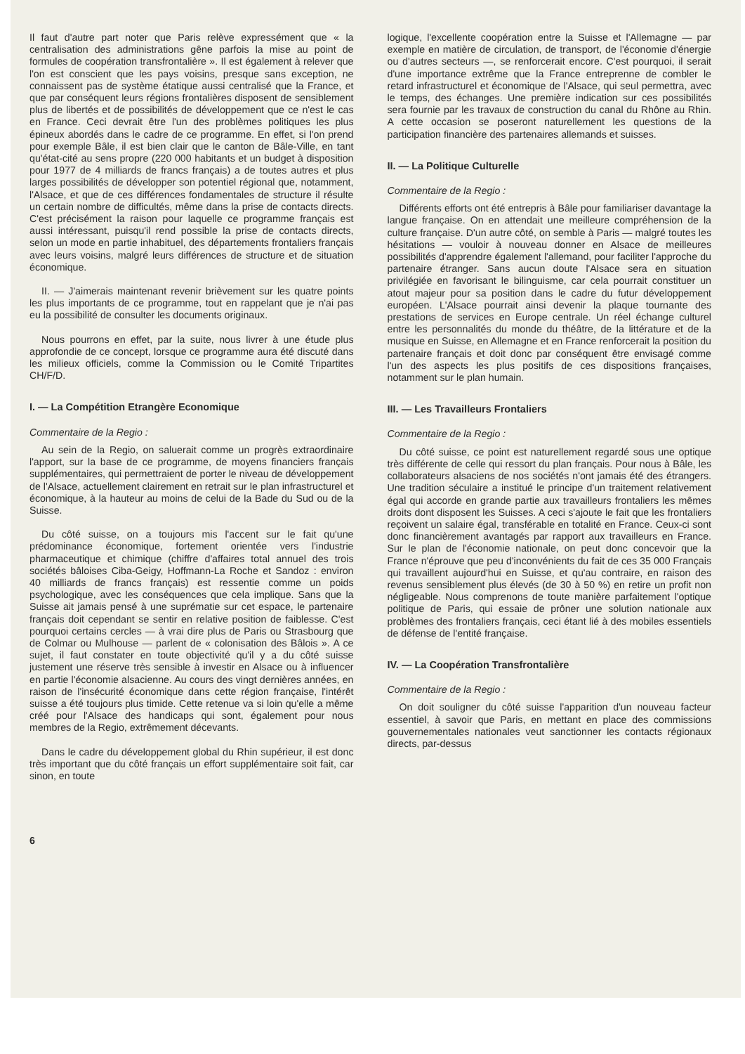Il faut d'autre part noter que Paris relève expressément que « la centralisation des administrations gêne parfois la mise au point de formules de coopération transfrontalière ». Il est également à relever que l'on est conscient que les pays voisins, presque sans exception, ne connaissent pas de système étatique aussi centralisé que la France, et que par conséquent leurs régions frontalières disposent de sensiblement plus de libertés et de possibilités de développement que ce n'est le cas en France. Ceci devrait être l'un des problèmes politiques les plus épineux abordés dans le cadre de ce programme. En effet, si l'on prend pour exemple Bâle, il est bien clair que le canton de Bâle-Ville, en tant qu'état-cité au sens propre (220 000 habitants et un budget à disposition pour 1977 de 4 milliards de francs français) a de toutes autres et plus larges possibilités de développer son potentiel régional que, notamment, l'Alsace, et que de ces différences fondamentales de structure il résulte un certain nombre de difficultés, même dans la prise de contacts directs. C'est précisément la raison pour laquelle ce programme français est aussi intéressant, puisqu'il rend possible la prise de contacts directs, selon un mode en partie inhabituel, des départements frontaliers français avec leurs voisins, malgré leurs différences de structure et de situation économique.
II. — J'aimerais maintenant revenir brièvement sur les quatre points les plus importants de ce programme, tout en rappelant que je n'ai pas eu la possibilité de consulter les documents originaux.
Nous pourrons en effet, par la suite, nous livrer à une étude plus approfondie de ce concept, lorsque ce programme aura été discuté dans les milieux officiels, comme la Commission ou le Comité Tripartites CH/F/D.
I. — La Compétition Etrangère Economique
Commentaire de la Regio :
Au sein de la Regio, on saluerait comme un progrès extraordinaire l'apport, sur la base de ce programme, de moyens financiers français supplémentaires, qui permettraient de porter le niveau de développement de l'Alsace, actuellement clairement en retrait sur le plan infrastructurel et économique, à la hauteur au moins de celui de la Bade du Sud ou de la Suisse.
Du côté suisse, on a toujours mis l'accent sur le fait qu'une prédominance économique, fortement orientée vers l'industrie pharmaceutique et chimique (chiffre d'affaires total annuel des trois sociétés bâloises Ciba-Geigy, Hoffmann-La Roche et Sandoz : environ 40 milliards de francs français) est ressentie comme un poids psychologique, avec les conséquences que cela implique. Sans que la Suisse ait jamais pensé à une suprématie sur cet espace, le partenaire français doit cependant se sentir en relative position de faiblesse. C'est pourquoi certains cercles — à vrai dire plus de Paris ou Strasbourg que de Colmar ou Mulhouse — parlent de « colonisation des Bâlois ». A ce sujet, il faut constater en toute objectivité qu'il y a du côté suisse justement une réserve très sensible à investir en Alsace ou à influencer en partie l'économie alsacienne. Au cours des vingt dernières années, en raison de l'insécurité économique dans cette région française, l'intérêt suisse a été toujours plus timide. Cette retenue va si loin qu'elle a même créé pour l'Alsace des handicaps qui sont, également pour nous membres de la Regio, extrêmement décevants.
Dans le cadre du développement global du Rhin supérieur, il est donc très important que du côté français un effort supplémentaire soit fait, car sinon, en toute
logique, l'excellente coopération entre la Suisse et l'Allemagne — par exemple en matière de circulation, de transport, de l'économie d'énergie ou d'autres secteurs —, se renforcerait encore. C'est pourquoi, il serait d'une importance extrême que la France entreprenne de combler le retard infrastructurel et économique de l'Alsace, qui seul permettra, avec le temps, des échanges. Une première indication sur ces possibilités sera fournie par les travaux de construction du canal du Rhône au Rhin. A cette occasion se poseront naturellement les questions de la participation financière des partenaires allemands et suisses.
II. — La Politique Culturelle
Commentaire de la Regio :
Différents efforts ont été entrepris à Bâle pour familiariser davantage la langue française. On en attendait une meilleure compréhension de la culture française. D'un autre côté, on semble à Paris — malgré toutes les hésitations — vouloir à nouveau donner en Alsace de meilleures possibilités d'apprendre également l'allemand, pour faciliter l'approche du partenaire étranger. Sans aucun doute l'Alsace sera en situation privilégiée en favorisant le bilinguisme, car cela pourrait constituer un atout majeur pour sa position dans le cadre du futur développement européen. L'Alsace pourrait ainsi devenir la plaque tournante des prestations de services en Europe centrale. Un réel échange culturel entre les personnalités du monde du théâtre, de la littérature et de la musique en Suisse, en Allemagne et en France renforcerait la position du partenaire français et doit donc par conséquent être envisagé comme l'un des aspects les plus positifs de ces dispositions françaises, notamment sur le plan humain.
III. — Les Travailleurs Frontaliers
Commentaire de la Regio :
Du côté suisse, ce point est naturellement regardé sous une optique très différente de celle qui ressort du plan français. Pour nous à Bâle, les collaborateurs alsaciens de nos sociétés n'ont jamais été des étrangers. Une tradition séculaire a institué le principe d'un traitement relativement égal qui accorde en grande partie aux travailleurs frontaliers les mêmes droits dont disposent les Suisses. A ceci s'ajoute le fait que les frontaliers reçoivent un salaire égal, transférable en totalité en France. Ceux-ci sont donc financièrement avantagés par rapport aux travailleurs en France. Sur le plan de l'économie nationale, on peut donc concevoir que la France n'éprouve que peu d'inconvénients du fait de ces 35 000 Français qui travaillent aujourd'hui en Suisse, et qu'au contraire, en raison des revenus sensiblement plus élevés (de 30 à 50 %) en retire un profit non négligeable. Nous comprenons de toute manière parfaitement l'optique politique de Paris, qui essaie de prôner une solution nationale aux problèmes des frontaliers français, ceci étant lié à des mobiles essentiels de défense de l'entité française.
IV. — La Coopération Transfrontalière
Commentaire de la Regio :
On doit souligner du côté suisse l'apparition d'un nouveau facteur essentiel, à savoir que Paris, en mettant en place des commissions gouvernementales nationales veut sanctionner les contacts régionaux directs, par-dessus
6